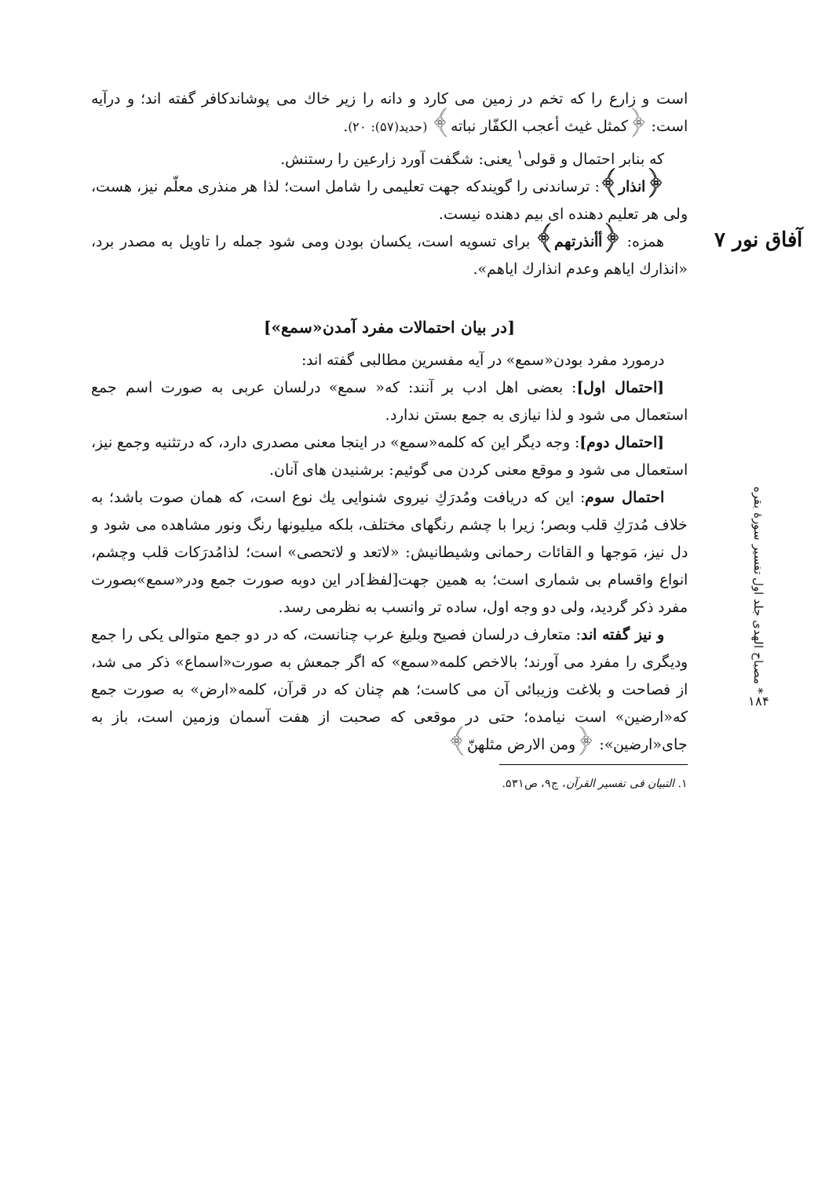آفاق نور ۷
مصباح الهدی جلد اول تفسیر سورهٔ بقره *
۱۸۴
است و زارع را که تخم در زمین می کارد و دانه را زیر خاك می پوشاندکافر گفته اند؛ و درآیه است: ﴿کمثل غیث أعجب الکفّار نباته﴾ (حدید(۵۷): ۲۰).
که بنابر احتمال و قولی<sup>۱</sup> یعنی: شگفت آورد زارعین را رستنش.
﴿انذار﴾: ترساندنی را گویندکه جهت تعلیمی را شامل است؛ لذا هر منذری معلّم نیز، هست، ولی هر تعلیم دهنده ای بیم دهنده نیست.
همزه: ﴿أأنذرتهم﴾ برای تسویه است، یکسان بودن ومی شود جمله را تاویل به مصدر برد، «انذارك اياهم وعدم انذارك اياهم».
[در بیان احتمالات مفرد آمدن«سمع»]
درمورد مفرد بودن«سمع» در آیه مفسرین مطالبی گفته اند:
[احتمال اول]: بعضی اهل ادب بر آنند: که« سمع» درلسان عربی به صورت اسم جمع استعمال می شود و لذا نیازی به جمع بستن ندارد.
[احتمال دوم]: وجه دیگر این که کلمه«سمع» در اینجا معنی مصدری دارد، که درتثنیه وجمع نیز، استعمال می شود و موقع معنی کردن می گوئیم: برشنیدن های آنان.
احتمال سوم: این که دریافت ومُدرَكِ نیروی شنوایی یك نوع است، که همان صوت باشد؛ به خلاف مُدرَكِ قلب وبصر؛ زیرا با چشم رنگهای مختلف، بلکه میلیونها رنگ ونور مشاهده می شود و دل نیز، مَوجها و القائات رحمانی وشیطانیش: «لاتعد و لاتحصی» است؛ لذامُدرَکات قلب وچشم، انواع واقسام بی شماری است؛ به همین جهت[لفظ]در این دوبه صورت جمع ودر«سمع»بصورت مفرد ذکر گردید، ولی دو وجه اول، ساده تر وانسب به نظرمی رسد.
و نیز گفته اند: متعارف درلسان فصیح وبلیغ عرب چنانست، که در دو جمع متوالی یکی را جمع ودیگری را مفرد می آورند؛ بالاخص کلمه«سمع» که اگر جمعش به صورت«اسماع» ذکر می شد، از فصاحت و بلاغت وزیبائی آن می کاست؛ هم چنان که در قرآن، کلمه«ارض» به صورت جمع که«ارضین» است نیامده؛ حتی در موقعی که صحبت از هفت آسمان وزمین است، باز به جای«ارضین»: ﴿ومن الارض مثلهنّ﴾
۱. التبیان فی تفسیر القرآن، ج۹، ص۵۳۱.